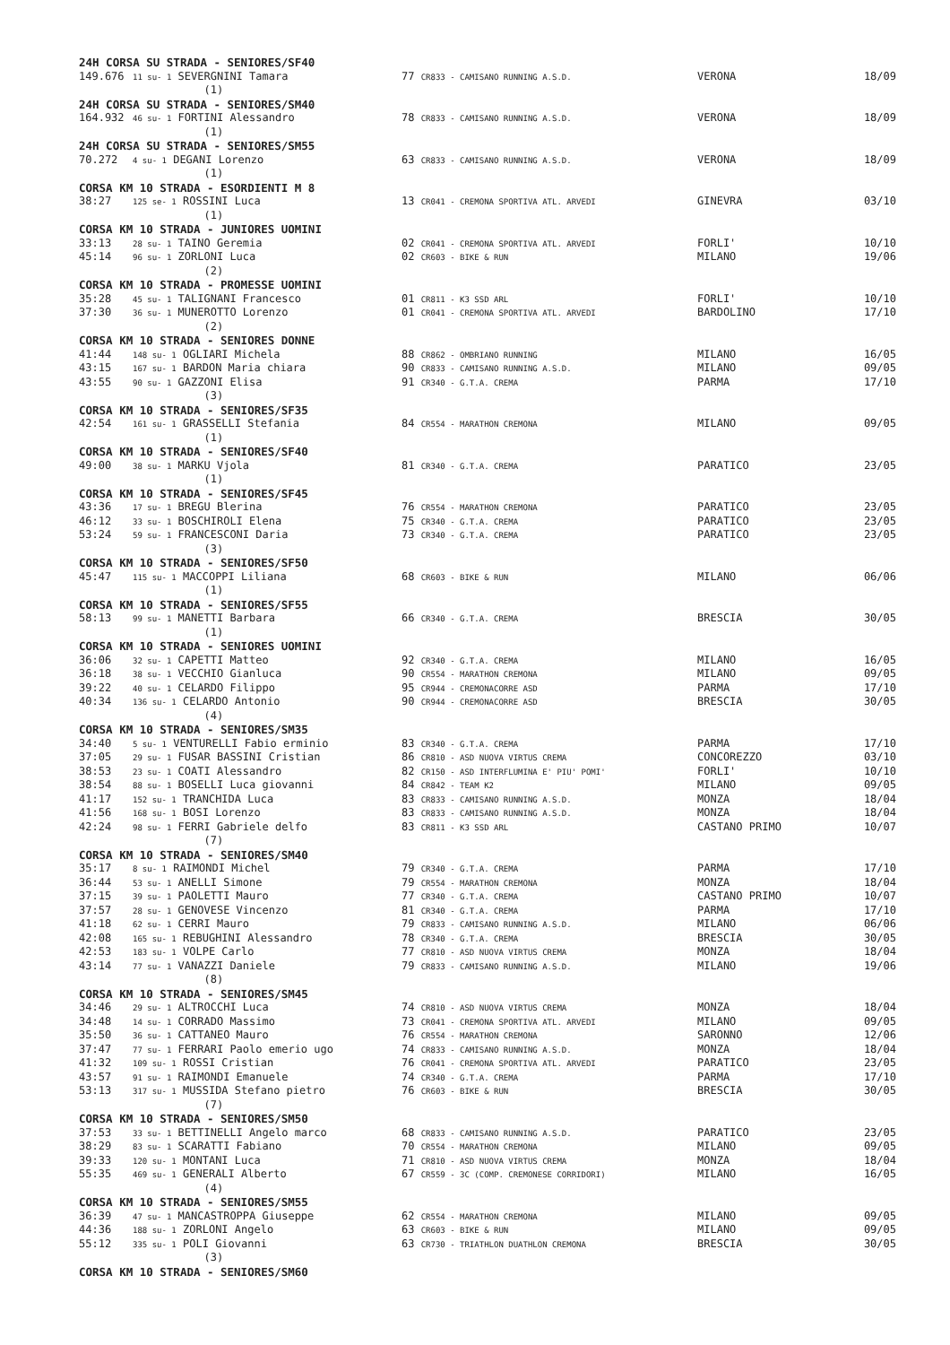| 24H CORSA SU STRADA - SENIORES/SF40 | | | | |
| 149.676 | 11 su- 1 SEVERGNINI Tamara | 77 CR833 - CAMISANO RUNNING A.S.D. | VERONA | 18/09 |
| | (1) | | | |
| 24H CORSA SU STRADA - SENIORES/SM40 | | | | |
| 164.932 | 46 su- 1 FORTINI Alessandro | 78 CR833 - CAMISANO RUNNING A.S.D. | VERONA | 18/09 |
| | (1) | | | |
| 24H CORSA SU STRADA - SENIORES/SM55 | | | | |
| 70.272 | 4 su- 1 DEGANI Lorenzo | 63 CR833 - CAMISANO RUNNING A.S.D. | VERONA | 18/09 |
| | (1) | | | |
| CORSA KM 10 STRADA - ESORDIENTI M 8 | | | | |
| 38:27 | 125 se- 1 ROSSINI Luca | 13 CR041 - CREMONA SPORTIVA ATL. ARVEDI | GINEVRA | 03/10 |
| | (1) | | | |
| CORSA KM 10 STRADA - JUNIORES UOMINI | | | | |
| 33:13 | 28 su- 1 TAINO Geremia | 02 CR041 - CREMONA SPORTIVA ATL. ARVEDI | FORLI' | 10/10 |
| 45:14 | 96 su- 1 ZORLONI Luca | 02 CR603 - BIKE & RUN | MILANO | 19/06 |
| | (2) | | | |
| CORSA KM 10 STRADA - PROMESSE UOMINI | | | | |
| 35:28 | 45 su- 1 TALIGNANI Francesco | 01 CR811 - K3 SSD ARL | FORLI' | 10/10 |
| 37:30 | 36 su- 1 MUNEROTTO Lorenzo | 01 CR041 - CREMONA SPORTIVA ATL. ARVEDI | BARDOLINO | 17/10 |
| | (2) | | | |
| CORSA KM 10 STRADA - SENIORES DONNE | | | | |
| 41:44 | 148 su- 1 OGLIARI Michela | 88 CR862 - OMBRIANO RUNNING | MILANO | 16/05 |
| 43:15 | 167 su- 1 BARDON Maria chiara | 90 CR833 - CAMISANO RUNNING A.S.D. | MILANO | 09/05 |
| 43:55 | 90 su- 1 GAZZONI Elisa | 91 CR340 - G.T.A. CREMA | PARMA | 17/10 |
| | (3) | | | |
| CORSA KM 10 STRADA - SENIORES/SF35 | | | | |
| 42:54 | 161 su- 1 GRASSELLI Stefania | 84 CR554 - MARATHON CREMONA | MILANO | 09/05 |
| | (1) | | | |
| CORSA KM 10 STRADA - SENIORES/SF40 | | | | |
| 49:00 | 38 su- 1 MARKU Vjola | 81 CR340 - G.T.A. CREMA | PARATICO | 23/05 |
| | (1) | | | |
| CORSA KM 10 STRADA - SENIORES/SF45 | | | | |
| 43:36 | 17 su- 1 BREGU Blerina | 76 CR554 - MARATHON CREMONA | PARATICO | 23/05 |
| 46:12 | 33 su- 1 BOSCHIROLI Elena | 75 CR340 - G.T.A. CREMA | PARATICO | 23/05 |
| 53:24 | 59 su- 1 FRANCESCONI Daria | 73 CR340 - G.T.A. CREMA | PARATICO | 23/05 |
| | (3) | | | |
| CORSA KM 10 STRADA - SENIORES/SF50 | | | | |
| 45:47 | 115 su- 1 MACCOPPI Liliana | 68 CR603 - BIKE & RUN | MILANO | 06/06 |
| | (1) | | | |
| CORSA KM 10 STRADA - SENIORES/SF55 | | | | |
| 58:13 | 99 su- 1 MANETTI Barbara | 66 CR340 - G.T.A. CREMA | BRESCIA | 30/05 |
| | (1) | | | |
| CORSA KM 10 STRADA - SENIORES UOMINI | | | | |
| 36:06 | 32 su- 1 CAPETTI Matteo | 92 CR340 - G.T.A. CREMA | MILANO | 16/05 |
| 36:18 | 38 su- 1 VECCHIO Gianluca | 90 CR554 - MARATHON CREMONA | MILANO | 09/05 |
| 39:22 | 40 su- 1 CELARDO Filippo | 95 CR944 - CREMONACORRE ASD | PARMA | 17/10 |
| 40:34 | 136 su- 1 CELARDO Antonio | 90 CR944 - CREMONACORRE ASD | BRESCIA | 30/05 |
| | (4) | | | |
| CORSA KM 10 STRADA - SENIORES/SM35 | | | | |
| 34:40 | 5 su- 1 VENTURELLI Fabio erminio | 83 CR340 - G.T.A. CREMA | PARMA | 17/10 |
| 37:05 | 29 su- 1 FUSAR BASSINI Cristian | 86 CR810 - ASD NUOVA VIRTUS CREMA | CONCOREZZO | 03/10 |
| 38:53 | 23 su- 1 COATI Alessandro | 82 CR150 - ASD INTERFLUMINA E' PIU' POMI' | FORLI' | 10/10 |
| 38:54 | 88 su- 1 BOSELLI Luca giovanni | 84 CR842 - TEAM K2 | MILANO | 09/05 |
| 41:17 | 152 su- 1 TRANCHIDA Luca | 83 CR833 - CAMISANO RUNNING A.S.D. | MONZA | 18/04 |
| 41:56 | 168 su- 1 BOSI Lorenzo | 83 CR833 - CAMISANO RUNNING A.S.D. | MONZA | 18/04 |
| 42:24 | 98 su- 1 FERRI Gabriele delfo | 83 CR811 - K3 SSD ARL | CASTANO PRIMO | 10/07 |
| | (7) | | | |
| CORSA KM 10 STRADA - SENIORES/SM40 | | | | |
| 35:17 | 8 su- 1 RAIMONDI Michel | 79 CR340 - G.T.A. CREMA | PARMA | 17/10 |
| 36:44 | 53 su- 1 ANELLI Simone | 79 CR554 - MARATHON CREMONA | MONZA | 18/04 |
| 37:15 | 39 su- 1 PAOLETTI Mauro | 77 CR340 - G.T.A. CREMA | CASTANO PRIMO | 10/07 |
| 37:57 | 28 su- 1 GENOVESE Vincenzo | 81 CR340 - G.T.A. CREMA | PARMA | 17/10 |
| 41:18 | 62 su- 1 CERRI Mauro | 79 CR833 - CAMISANO RUNNING A.S.D. | MILANO | 06/06 |
| 42:08 | 165 su- 1 REBUGHINI Alessandro | 78 CR340 - G.T.A. CREMA | BRESCIA | 30/05 |
| 42:53 | 183 su- 1 VOLPE Carlo | 77 CR810 - ASD NUOVA VIRTUS CREMA | MONZA | 18/04 |
| 43:14 | 77 su- 1 VANAZZI Daniele | 79 CR833 - CAMISANO RUNNING A.S.D. | MILANO | 19/06 |
| | (8) | | | |
| CORSA KM 10 STRADA - SENIORES/SM45 | | | | |
| 34:46 | 29 su- 1 ALTROCCHI Luca | 74 CR810 - ASD NUOVA VIRTUS CREMA | MONZA | 18/04 |
| 34:48 | 14 su- 1 CORRADO Massimo | 73 CR041 - CREMONA SPORTIVA ATL. ARVEDI | MILANO | 09/05 |
| 35:50 | 36 su- 1 CATTANEO Mauro | 76 CR554 - MARATHON CREMONA | SARONNO | 12/06 |
| 37:47 | 77 su- 1 FERRARI Paolo emerio ugo | 74 CR833 - CAMISANO RUNNING A.S.D. | MONZA | 18/04 |
| 41:32 | 109 su- 1 ROSSI Cristian | 76 CR041 - CREMONA SPORTIVA ATL. ARVEDI | PARATICO | 23/05 |
| 43:57 | 91 su- 1 RAIMONDI Emanuele | 74 CR340 - G.T.A. CREMA | PARMA | 17/10 |
| 53:13 | 317 su- 1 MUSSIDA Stefano pietro | 76 CR603 - BIKE & RUN | BRESCIA | 30/05 |
| | (7) | | | |
| CORSA KM 10 STRADA - SENIORES/SM50 | | | | |
| 37:53 | 33 su- 1 BETTINELLI Angelo marco | 68 CR833 - CAMISANO RUNNING A.S.D. | PARATICO | 23/05 |
| 38:29 | 83 su- 1 SCARATTI Fabiano | 70 CR554 - MARATHON CREMONA | MILANO | 09/05 |
| 39:33 | 120 su- 1 MONTANI Luca | 71 CR810 - ASD NUOVA VIRTUS CREMA | MONZA | 18/04 |
| 55:35 | 469 su- 1 GENERALI Alberto | 67 CR559 - 3C (COMP. CREMONESE CORRIDORI) | MILANO | 16/05 |
| | (4) | | | |
| CORSA KM 10 STRADA - SENIORES/SM55 | | | | |
| 36:39 | 47 su- 1 MANCASTROPPA Giuseppe | 62 CR554 - MARATHON CREMONA | MILANO | 09/05 |
| 44:36 | 188 su- 1 ZORLONI Angelo | 63 CR603 - BIKE & RUN | MILANO | 09/05 |
| 55:12 | 335 su- 1 POLI Giovanni | 63 CR730 - TRIATHLON DUATHLON CREMONA | BRESCIA | 30/05 |
| | (3) | | | |
| CORSA KM 10 STRADA - SENIORES/SM60 | | | | |